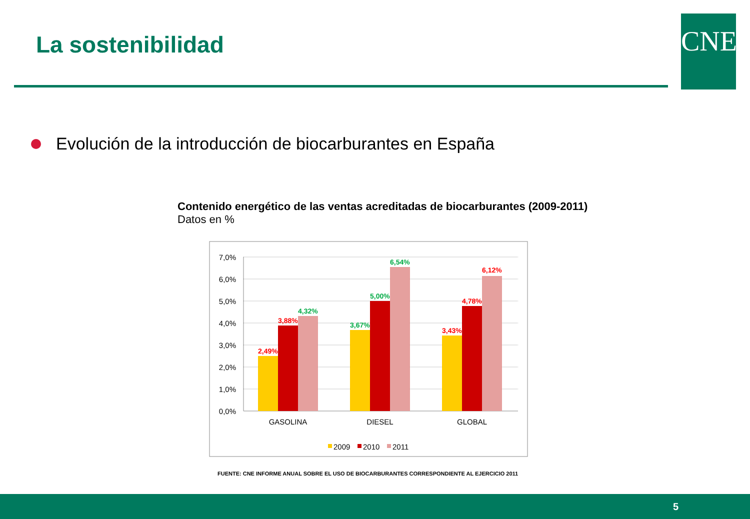La sostenibilidad CNE
Evolución de la introducción de biocarburantes en España
Contenido energético de las ventas acreditadas de biocarburantes (2009-2011)
Datos en %
7,0%
6,0%
5,0%
4,0%
3,0%
2,0%
1,0%
0,0%
2,49%
3,88%
4,32%
3,67%
5,00%
6,54%
3,43%
4,78%
6,12%
GASOLINA
DIESEL
GLOBAL
2009
2010
2011
FUENTE: CNE INFORME ANUAL SOBRE EL USO DE BIOCARBURANTES CORRESPONDIENTE AL EJERCICIO 2011
5